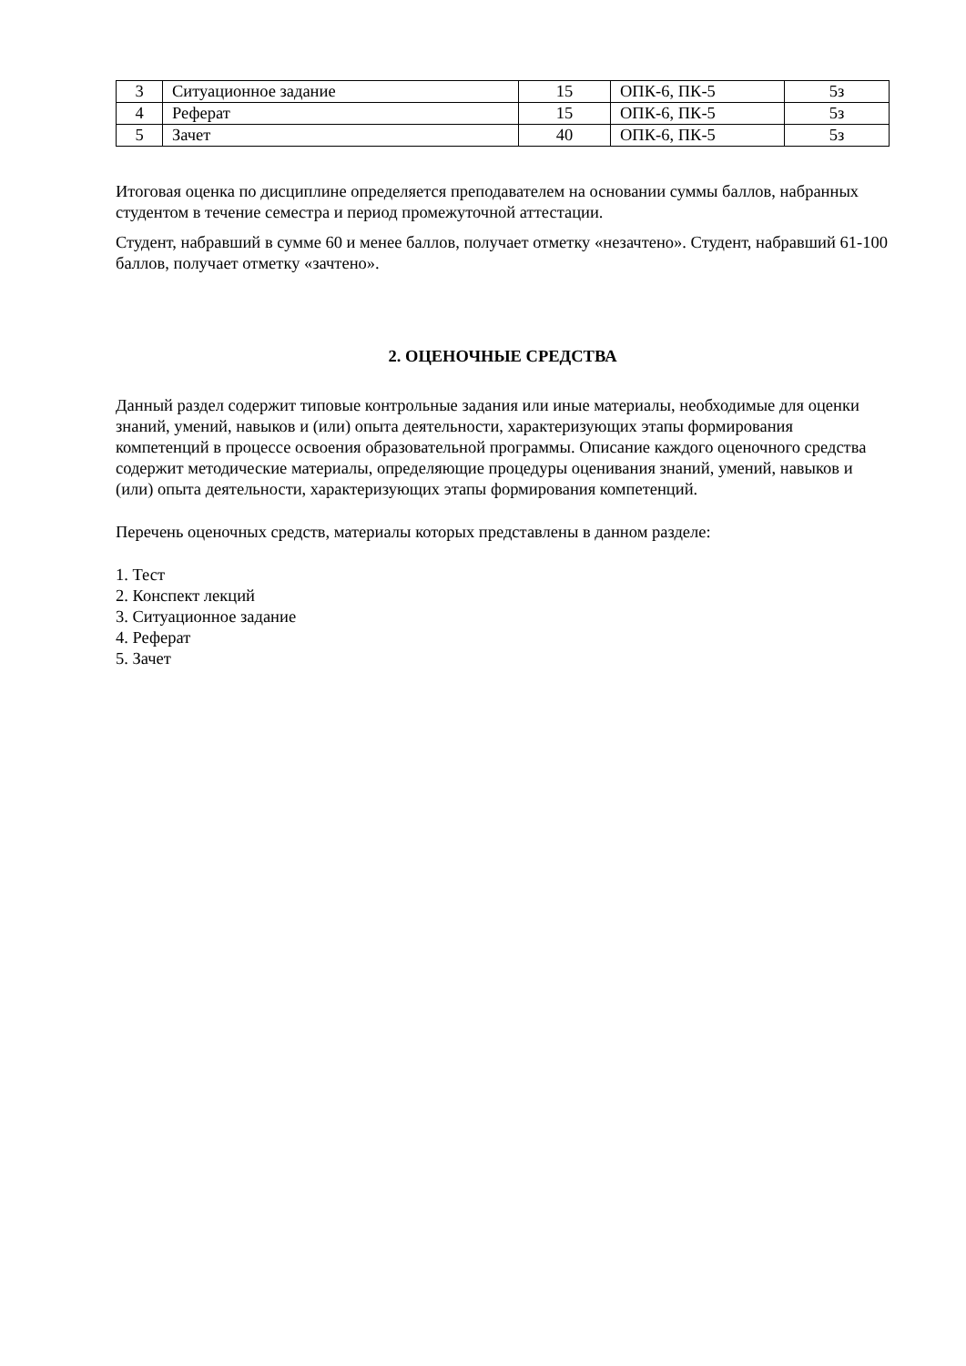| 3 | Ситуационное задание | 15 | ОПК-6, ПК-5 | 5з |
| 4 | Реферат | 15 | ОПК-6, ПК-5 | 5з |
| 5 | Зачет | 40 | ОПК-6, ПК-5 | 5з |
Итоговая оценка по дисциплине определяется преподавателем на основании суммы баллов, набранных студентом в течение семестра и период промежуточной аттестации.
Студент, набравший в сумме 60 и менее баллов, получает отметку «незачтено». Студент, набравший 61-100 баллов, получает отметку «зачтено».
2. ОЦЕНОЧНЫЕ СРЕДСТВА
Данный раздел содержит типовые контрольные задания или иные материалы, необходимые для оценки знаний, умений, навыков и (или) опыта деятельности, характеризующих этапы формирования компетенций в процессе освоения образовательной программы. Описание каждого оценочного средства содержит методические материалы, определяющие процедуры оценивания знаний, умений, навыков и (или) опыта деятельности, характеризующих этапы формирования компетенций.
Перечень оценочных средств, материалы которых представлены в данном разделе:
1. Тест
2. Конспект лекций
3. Ситуационное задание
4. Реферат
5. Зачет